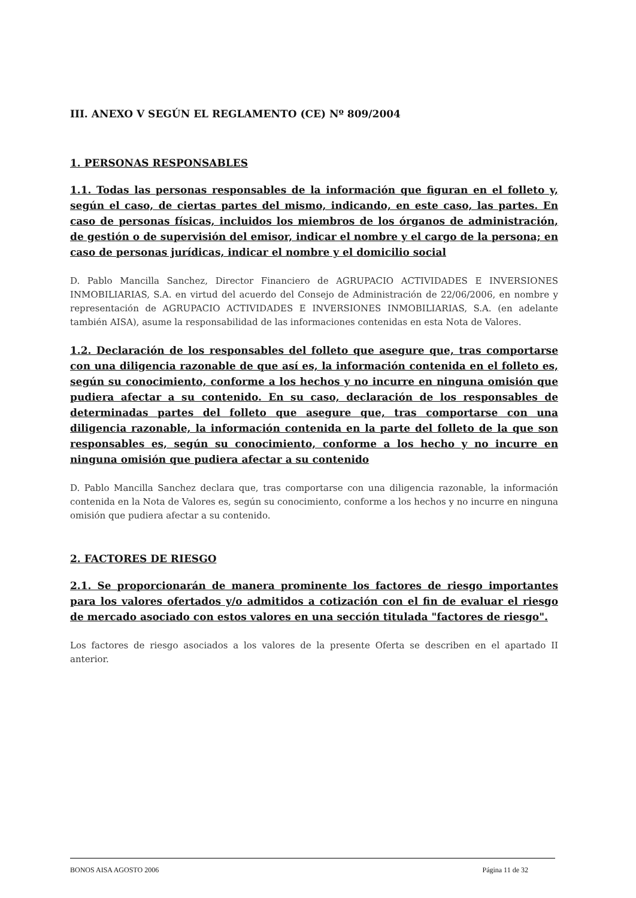III. ANEXO V SEGÚN EL REGLAMENTO (CE) Nº 809/2004
1. PERSONAS RESPONSABLES
1.1. Todas las personas responsables de la información que figuran en el folleto y, según el caso, de ciertas partes del mismo, indicando, en este caso, las partes. En caso de personas físicas, incluidos los miembros de los órganos de administración, de gestión o de supervisión del emisor, indicar el nombre y el cargo de la persona; en caso de personas jurídicas, indicar el nombre y el domicilio social
D. Pablo Mancilla Sanchez, Director Financiero de AGRUPACIO ACTIVIDADES E INVERSIONES INMOBILIARIAS, S.A. en virtud del acuerdo del Consejo de Administración de 22/06/2006, en nombre y representación de AGRUPACIO ACTIVIDADES E INVERSIONES INMOBILIARIAS, S.A. (en adelante también AISA), asume la responsabilidad de las informaciones contenidas en esta Nota de Valores.
1.2. Declaración de los responsables del folleto que asegure que, tras comportarse con una diligencia razonable de que así es, la información contenida en el folleto es, según su conocimiento, conforme a los hechos y no incurre en ninguna omisión que pudiera afectar a su contenido. En su caso, declaración de los responsables de determinadas partes del folleto que asegure que, tras comportarse con una diligencia razonable, la información contenida en la parte del folleto de la que son responsables es, según su conocimiento, conforme a los hecho y no incurre en ninguna omisión que pudiera afectar a su contenido
D. Pablo Mancilla Sanchez declara que, tras comportarse con una diligencia razonable, la información contenida en la Nota de Valores es, según su conocimiento, conforme a los hechos y no incurre en ninguna omisión que pudiera afectar a su contenido.
2. FACTORES DE RIESGO
2.1. Se proporcionarán de manera prominente los factores de riesgo importantes para los valores ofertados y/o admitidos a cotización con el fin de evaluar el riesgo de mercado asociado con estos valores en una sección titulada "factores de riesgo".
Los factores de riesgo asociados a los valores de la presente Oferta se describen en el apartado II anterior.
BONOS AISA AGOSTO 2006 Página 11 de 32